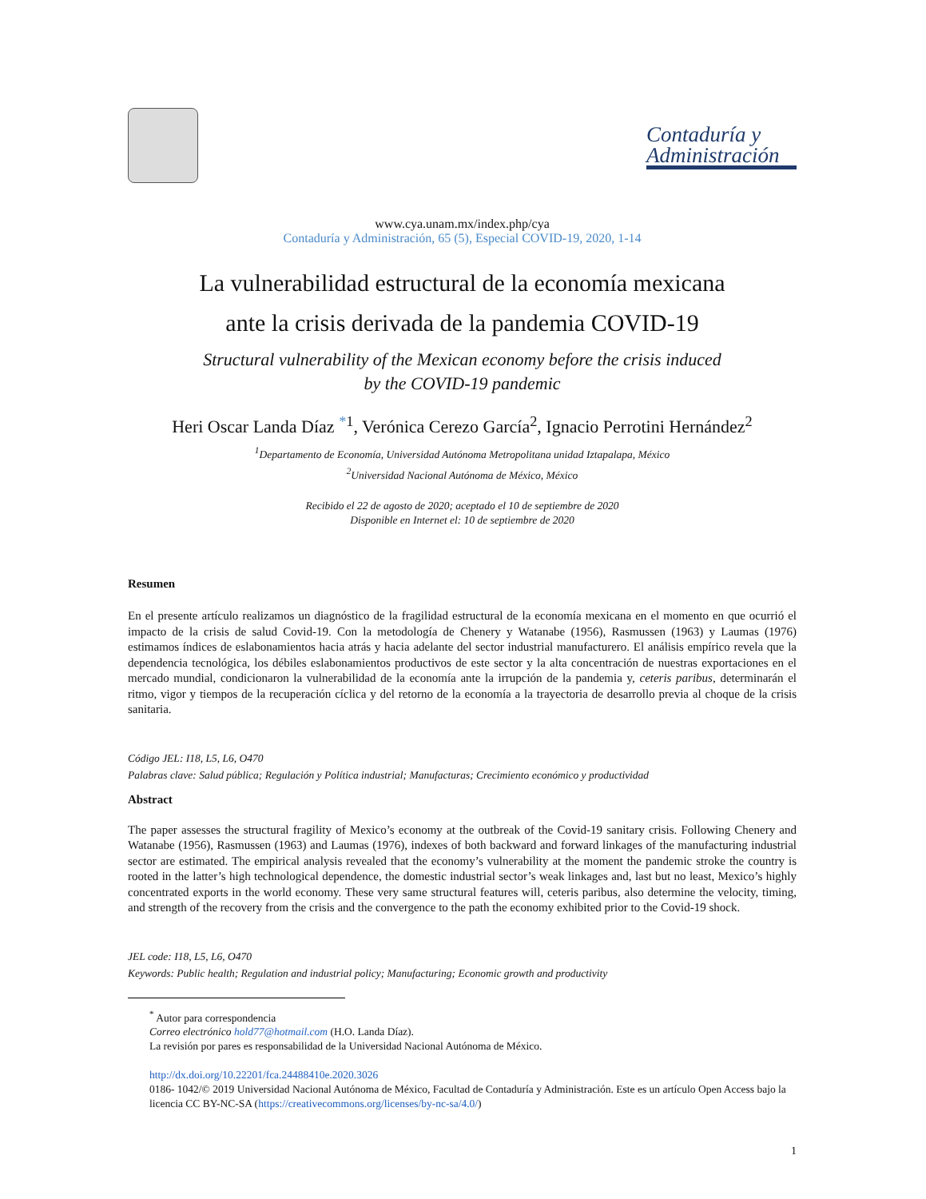Contaduría y
Administración
www.cya.unam.mx/index.php/cya
Contaduría y Administración, 65 (5), Especial COVID-19, 2020, 1-14
La vulnerabilidad estructural de la economía mexicana
ante la crisis derivada de la pandemia COVID-19
Structural vulnerability of the Mexican economy before the crisis induced
by the COVID-19 pandemic
Heri Oscar Landa Díaz <sup>*1</sup>, Verónica Cerezo García<sup>2</sup>, Ignacio Perrotini Hernández<sup>2</sup>
<sup>1</sup> Departamento de Economía, Universidad Autónoma Metropolitana unidad Iztapalapa, México
<sup>2</sup> Universidad Nacional Autónoma de México, México
Recibido el 22 de agosto de 2020; aceptado el 10 de septiembre de 2020
Disponible en Internet el: 10 de septiembre de 2020
Resumen
En el presente artículo realizamos un diagnóstico de la fragilidad estructural de la economía mexicana en el momento en que ocurrió el impacto de la crisis de salud Covid-19. Con la metodología de Chenery y Watanabe (1956), Rasmussen (1963) y Laumas (1976) estimamos índices de eslabonamientos hacia atrás y hacia adelante del sector industrial manufacturero. El análisis empírico revela que la dependencia tecnológica, los débiles eslabonamientos productivos de este sector y la alta concentración de nuestras exportaciones en el mercado mundial, condicionaron la vulnerabilidad de la economía ante la irrupción de la pandemia y, ceteris paribus, determinarán el ritmo, vigor y tiempos de la recuperación cíclica y del retorno de la economía a la trayectoria de desarrollo previa al choque de la crisis sanitaria.
Código JEL: I18, L5, L6, O470
Palabras clave: Salud pública; Regulación y Política industrial; Manufacturas; Crecimiento económico y productividad
Abstract
The paper assesses the structural fragility of Mexico’s economy at the outbreak of the Covid-19 sanitary crisis. Following Chenery and Watanabe (1956), Rasmussen (1963) and Laumas (1976), indexes of both backward and forward linkages of the manufacturing industrial sector are estimated. The empirical analysis revealed that the economy’s vulnerability at the moment the pandemic stroke the country is rooted in the latter’s high technological dependence, the domestic industrial sector’s weak linkages and, last but no least, Mexico’s highly concentrated exports in the world economy. These very same structural features will, ceteris paribus, also determine the velocity, timing, and strength of the recovery from the crisis and the convergence to the path the economy exhibited prior to the Covid-19 shock.
JEL code: I18, L5, L6, O470
Keywords: Public health; Regulation and industrial policy; Manufacturing; Economic growth and productivity
<sup>*</sup> Autor para correspondencia
Correo electrónico hold77@hotmail.com (H.O. Landa Díaz).
La revisión por pares es responsabilidad de la Universidad Nacional Autónoma de México.
http://dx.doi.org/10.22201/fca.24488410e.2020.3026
0186- 1042/© 2019 Universidad Nacional Autónoma de México, Facultad de Contaduría y Administración. Este es un artículo Open Access bajo la licencia CC BY-NC-SA (https://creativecommons.org/licenses/by-nc-sa/4.0/)
1